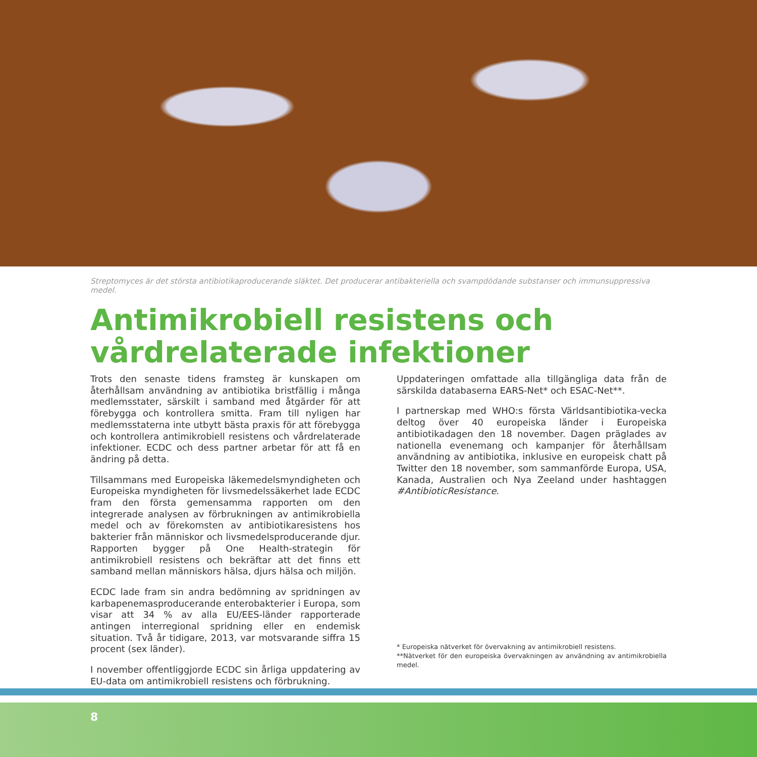Streptomyces är det största antibiotikaproducerande släktet. Det producerar antibakteriella och svampdödande substanser och immunsuppressiva medel.
Antimikrobiell resistens och vårdrelaterade infektioner
Trots den senaste tidens framsteg är kunskapen om återhållsam användning av antibiotika bristfällig i många medlemsstater, särskilt i samband med åtgärder för att förebygga och kontrollera smitta. Fram till nyligen har medlemsstaterna inte utbytt bästa praxis för att förebygga och kontrollera antimikrobiell resistens och vårdrelaterade infektioner. ECDC och dess partner arbetar för att få en ändring på detta.
Tillsammans med Europeiska läkemedelsmyndigheten och Europeiska myndigheten för livsmedelssäkerhet lade ECDC fram den första gemensamma rapporten om den integrerade analysen av förbrukningen av antimikrobiella medel och av förekomsten av antibiotikaresistens hos bakterier från människor och livsmedelsproducerande djur. Rapporten bygger på One Health-strategin för antimikrobiell resistens och bekräftar att det finns ett samband mellan människors hälsa, djurs hälsa och miljön.
ECDC lade fram sin andra bedömning av spridningen av karbapenemasproducerande enterobakterier i Europa, som visar att 34 % av alla EU/EES-länder rapporterade antingen interregional spridning eller en endemisk situation. Två år tidigare, 2013, var motsvarande siffra 15 procent (sex länder).
I november offentliggjorde ECDC sin årliga uppdatering av EU-data om antimikrobiell resistens och förbrukning.
Uppdateringen omfattade alla tillgängliga data från de särskilda databaserna EARS-Net* och ESAC-Net**.
I partnerskap med WHO:s första Världsantibiotika-vecka deltog över 40 europeiska länder i Europeiska antibiotikadagen den 18 november. Dagen präglades av nationella evenemang och kampanjer för återhållsam användning av antibiotika, inklusive en europeisk chatt på Twitter den 18 november, som sammanförde Europa, USA, Kanada, Australien och Nya Zeeland under hashtaggen #AntibioticResistance.
* Europeiska nätverket för övervakning av antimikrobiell resistens.
**Nätverket för den europeiska övervakningen av användning av antimikrobiella medel.
8